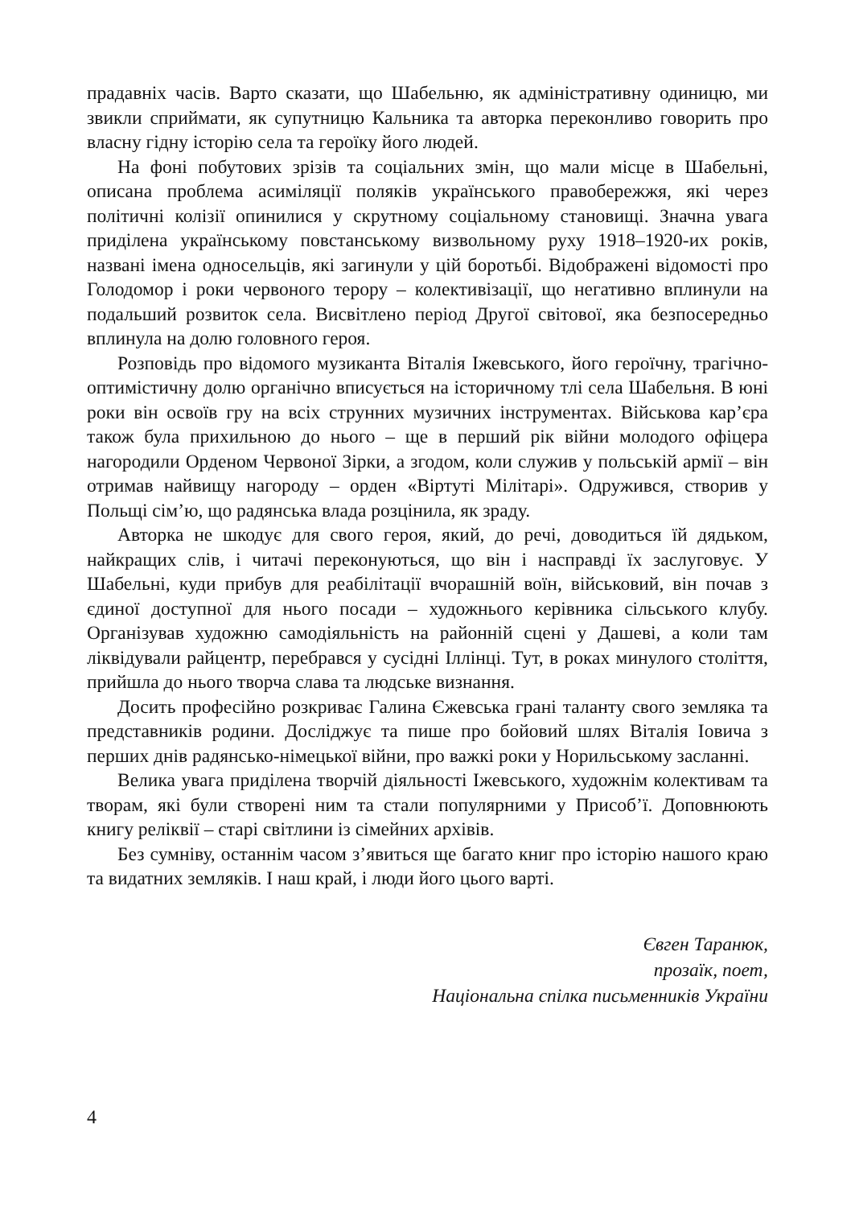прадавніх часів. Варто сказати, що Шабельню, як адміністративну одиницю, ми звикли сприймати, як супутницю Кальника та авторка переконливо говорить про власну гідну історію села та героїку його людей.
На фоні побутових зрізів та соціальних змін, що мали місце в Шабельні, описана проблема асиміляції поляків українського правобережжя, які через політичні колізії опинилися у скрутному соціальному становищі. Значна увага приділена українському повстанському визвольному руху 1918–1920-их років, названі імена односельців, які загинули у цій боротьбі. Відображені відомості про Голодомор і роки червоного терору – колективізації, що негативно вплинули на подальший розвиток села. Висвітлено період Другої світової, яка безпосередньо вплинула на долю головного героя.
Розповідь про відомого музиканта Віталія Іжевського, його героїчну, трагічно-оптимістичну долю органічно вписується на історичному тлі села Шабельня. В юні роки він освоїв гру на всіх струнних музичних інструментах. Військова кар’єра також була прихильною до нього – ще в перший рік війни молодого офіцера нагородили Орденом Червоної Зірки, а згодом, коли служив у польській армії – він отримав найвищу нагороду – орден «Віртуті Мілітарі». Одружився, створив у Польщі сім’ю, що радянська влада розцінила, як зраду.
Авторка не шкодує для свого героя, який, до речі, доводиться їй дядьком, найкращих слів, і читачі переконуються, що він і насправді їх заслуговує. У Шабельні, куди прибув для реабілітації вчорашній воїн, військовий, він почав з єдиної доступної для нього посади – художнього керівника сільського клубу. Організував художню самодіяльність на районній сцені у Дашеві, а коли там ліквідували райцентр, перебрався у сусідні Іллінці. Тут, в роках минулого століття, прийшла до нього творча слава та людське визнання.
Досить професійно розкриває Галина Єжевська грані таланту свого земляка та представників родини. Досліджує та пише про бойовий шлях Віталія Іовича з перших днів радянсько-німецької війни, про важкі роки у Норильському засланні.
Велика увага приділена творчій діяльності Іжевського, художнім колективам та творам, які були створені ним та стали популярними у Присоб’ї. Доповнюють книгу реліквії – старі світлини із сімейних архівів.
Без сумніву, останнім часом з’явиться ще багато книг про історію нашого краю та видатних земляків. І наш край, і люди його цього варті.
Євген Таранюк,
прозаїк, поет,
Національна спілка письменників України
4